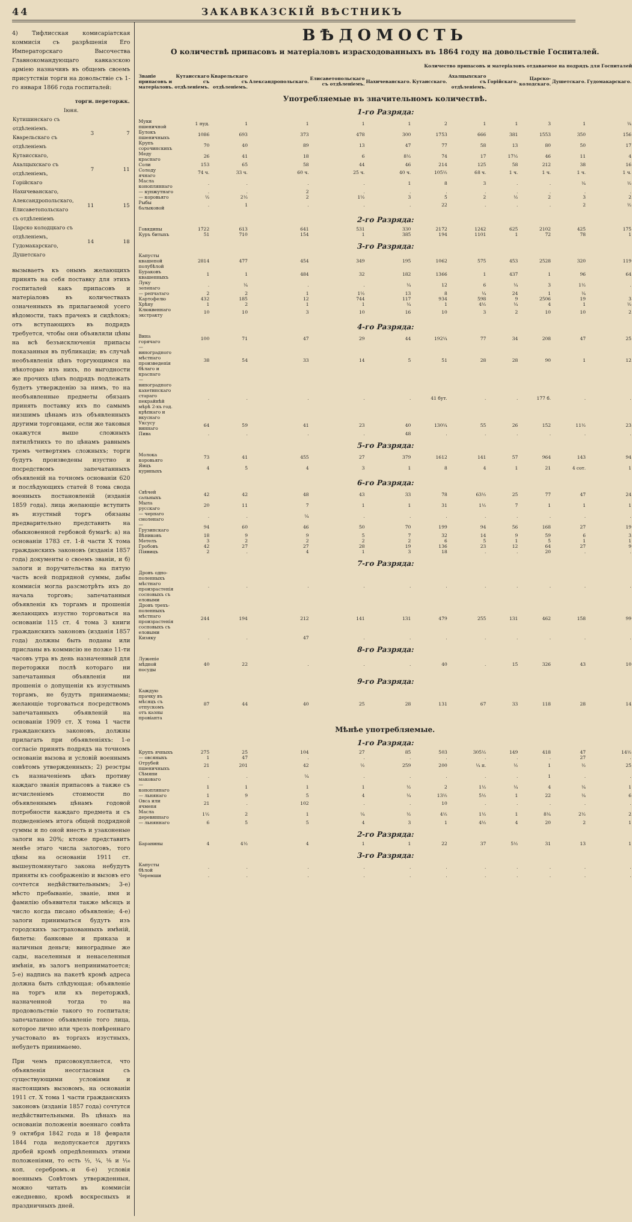44 ЗАКАВКАЗСКІЙ ВѢСТНИКЪ
4) Тифлисская комисаріатская коммисія съ разрѣшенія Его Императорскаго Высочества Главнокомандующаго кавказскою арміею назначивъ въ общемъ своемъ присутствіи торги на довольствіе съ 1-го января 1866 года госпиталей:
| | торги. | переторжк. |
| Іюня. | | |
| Кутишинскаго съ отдѣленіемъ. Кварельскаго съ отдѣленіемъ | 3 | 7 |
| Кутаисскаго, Ахалцыхскаго съ отдѣленіемъ, Горійскаго | 7 | 11 |
| Нахичеванскаго, Александропольскаго, Елисаветопольскаго съ отдѣленіемъ | 11 | 15 |
| Царско колодцкаго съ отдѣленіемъ, Гудомакарскаго, Душетскаго | 14 | 18 |
вызываетъ къ онымъ желающихъ принять на себя поставку для этихъ госпиталей какъ припасовъ и матеріаловъ въ количествахъ означенныхъ въ прилагаемой усего вѣдомости, такъ прачекъ и сидѣлокъ; отъ вступающихъ въ подрядъ требуется, чтобы они объявляли цѣны на всѣ безъисключенія припасы показанныя въ публикаціи; въ случаѣ необъявленія цѣнъ торгующимся на нѣкоторые изъ нихъ, по выгодности же прочихъ цѣнъ подрядъ подлежать будетъ утвержденію за нимъ, то на необъявленные предметы обязанъ принять поставку ихъ по самымъ низшимъ цѣнамъ изъ объявленныхъ другими торговцами, если же таковыя окажутся выше сложныхъ пятилѣтнихъ то по цѣнамъ равнымъ тремъ четвертямъ сложныхъ; торги будутъ произведены изустно и посредствомъ запечатанныхъ объявленій на точномъ основаніи 620 и послѣдующихъ статей 8 тома свода военныхъ постановленій (изданія 1859 года). лица желающіе вступить въ изустный торгъ обязаны предварительно представить на обыкновенной гербовой бумагѣ: а) на основаніи 1783 ст. 1-й части X тома гражданскихъ законовъ (изданія 1857 года) документы о своемъ званіи, и б) залоги и поручительства на пятую часть всей подрядной суммы, дабы коммисія могла разсмотрѣть ихъ до начала торговъ; запечатанныя объявленія къ торгамъ и прошенія желающихъ изустно торговаться на основаніи 115 ст. 4 тома 3 книги гражданскихъ законовъ (изданія 1857 года) должны быть поданы или присланы въ коммисію не позже 11-ти часовъ утра въ день назначенный для переторжки послѣ котораго ни запечатанныя объявленія ни прошенія о допущеніи къ изустнымъ торгамъ, не будутъ принимаемы; желающіе торговаться посредствомъ запечатанныхъ объявленій на основаніи 1909 ст. X тома 1 части гражданскихъ законовъ, должны прилагать при объявленіяхъ: 1-е согласіе принять подрядъ на точномъ основаніи вызова и условій военнымъ совѣтомъ утвержденныхъ; 2) реэстры съ назначеніемъ цѣнъ противу каждаго званія припасовъ а также съ исчисленіемъ стоимости по объявленнымъ цѣнамъ годовой потребности каждаго предмета и съ подведеніемъ итога общей подрядной суммы и по оной внесть и узаконеные залоги на 20%; ктоже представитъ менѣе этаго числа залоговъ, того цѣны на основаніи 1911 ст. вышеупомянутаго закона небудутъ приняты къ соображенію и вызовъ его сочтется недѣйствительнымъ; 3-е) мѣсто пребываніе, званіе, имя и фамилію объявителя также мѣсяцъ и число когда писано объявленіе; 4-е) залоги приниматься будутъ изъ городскихъ застрахованныхъ имѣній, билеты: банковые и приказа и наличныя деньги; виноградные же сады, населенныя и ненаселенныя имѣнія, въ залогъ неприниматоется; 5-е) надпись на пакетѣ кромѣ адреса должна быть слѣдующая: объявленіе на торгъ или къ переторжкѣ, назначенной тогда то на продовольствіе такого то госпиталя; запечатанное объявленіе того лица, которое лично или чрезъ повѣреннаго участовало въ торгахъ изустныхъ, небудетъ принимаемо.
При чемъ присовокупляется, что объявленія несогласныя съ существующими условіями и настоящимъ вызовомъ, на основаніи 1911 ст. X тома 1 части гражданскихъ законовъ (изданія 1857 года) сочтутся недѣйствительными. Въ цѣнахъ на основаніи положенія военнаго совѣта 9 октября 1842 года и 18 февраля 1844 года недопускается другихъ дробей кромѣ опредѣленныхъ этими положеніями, то есть ½, ¼, ⅛ и ⅟₁₆ коп. серебромъ.-и 6-е) условія военнымъ Совѣтомъ утвержденныя, можно читать въ коммисіи ежедневно, кромѣ воскресныхъ и праздничныхъ дней.
ВѢДОМОСТЬ
О количествѣ припасовъ и матеріаловъ израсходованныхъ въ 1864 году на довольствіе Госпиталей.
Количество припасовъ и матеріаловъ отдаваемое на подрядъ для Госпиталей
| Званіе припасовъ и матеріаловъ. | Кутаисскаго съ отдѣленіемъ. | Кварельскаго съ отдѣленіемъ. | Александропольскаго. | Елисаветопольскаго съ отдѣленіемъ. | Нахичеванскаго. | Кутаисскаго. | Ахалцыхскаго съ отдѣленіемъ. | Горійскаго. | Царско-колодскаго. | Душетскаго. | Гудомакарскаго. |
| --- | --- | --- | --- | --- | --- | --- | --- | --- | --- | --- | --- |
| Употребляемые въ значительномъ количествѣ. 1-го Разряда: | | | | | | | | | | | |
| Муки пшеничной | 1 пуд. | 1 | 1 | 1 | 1 | 2 | 1 | 1 | 3 | 1 | ¼ |
| Булокъ пшеничныхъ | 1086 | 693 | 373 | 478 | 300 | 1753 | 666 | 381 | 1553 | 350 | 156 |
| Крупъ сорочинскихъ | 70 | 40 | 89 | 13 | 47 | 77 | 58 | 13 | 80 | 50 | 17 |
| Меду краснаго | 26 | 41 | 18 | 6 | 8½ | 74 | 17 | 17½ | 46 | 11 | 4 |
| Соли | 153 | 65 | 58 | 44 | 46 | 214 | 125 | 58 | 212 | 38 | 16 |
| Солоду ячнаго | 74 ч. | 33 ч. | 60 ч. | 25 ч. | 40 ч. | 105½ | 68 ч. | 1 ч. | 1 ч. | 1 ч. | 1 ч. |
| Масла конопляннаго | . | . | . | . | 1 | 8 | 3 | . | . | ¼ | ½ |
| — кунжутнаго | . | . | 2 | . | . | . | . | . | . | . | . |
| — коровьяго | ½ | 2½ | 2 | 1½ | 3 | 5 | 2 | ½ | 2 | 3 | 2 |
| Рыбы балыковой | . | 1 | . | . | . | 22 | . | . | . | 2 | ½ |
| 2-го Разряда: | | | | | | | | | | | |
| Говядины | 1722 | 613 | 641 | 531 | 330 | 2172 | 1242 | 625 | 2102 | 425 | 175 |
| Куръ битыхъ | 51 | 710 | 154 | 1 | 385 | 194 | 1101 | 1 | 72 | 78 | 1 |
| 3-го Разряда: | | | | | | | | | | | |
| Капусты квашеной полубѣлой | 2814 | 477 | 454 | 349 | 195 | 1062 | 575 | 453 | 2528 | 320 | 119 |
| Бураковъ квашенныхъ | 1 | 1 | 484 | 32 | 182 | 1366 | 1 | 437 | 1 | 96 | 64 |
| Луку зеленаго | . | ¼ | . | . | ¼ | 12 | 6 | ¼ | 3 | 1½ | . |
| — репчатаго | 2 | 2 | 1 | 1½ | 13 | 8 | ¼ | 24 | 1 | ¼ | |
| Картофелю | 432 | 185 | 12 | 744 | 117 | 934 | 598 | 9 | 2506 | 19 | 3 |
| Хрѣну | 1 | 2 | 1 | 1 | ¼ | 1 | 4½ | ¼ | 4 | 1 | ½ |
| Клюквеннаго экстракту | 10 | 10 | 3 | 10 | 16 | 10 | 3 | 2 | 10 | 10 | 2 |
| 4-го Разряда: | | | | | | | | | | | |
| Вина горячаго | 100 | 71 | 47 | 29 | 44 | 192¼ | 77 | 34 | 208 | 47 | 25 |
| — виноградного мѣстнаго произведенія бѣлаго и краснаго | 38 | 54 | 33 | 14 | 5 | 51 | 28 | 28 | 90 | 1 | 12 |
| — виноградного кахетинскаго стараго некрайнѣй мѣрѣ 2-хъ год. крѣпкаго и вкуснаго | . | . | . | . | . | 41 бут. | . | . | 177 б. | . | . |
| Уксусу виннаго | 64 | 59 | 41 | 23 | 40 | 130¼ | 55 | 26 | 152 | 11½ | 23 |
| Пива | . | . | . | . | 48 | . | . | . | . | . | . |
| 5-го Разряда: | | | | | | | | | | | |
| Молока коровьяго | 73 | 41 | 455 | 27 | 379 | 1612 | 141 | 57 | 964 | 143 | 94 |
| Яицъ куриныхъ | 4 | 5 | 4 | 3 | 1 | 8 | 4 | 1 | 21 | 4 сот. | 1 |
| 6-го Разряда: | | | | | | | | | | | |
| Свѣчей сальныхъ | 42 | 42 | 48 | 43 | 33 | 78 | 63½ | 25 | 77 | 47 | 24 |
| Мыла русскаго | 20 | 11 | 7 | 1 | 1 | 31 | 1½ | 7 | 1 | 1 | 1 |
| — чернаго смоленаго | . | . | ¼ | . | . | . | . | . | . | . | . |
| — Грузинскаго | 94 | 60 | 46 | 50 | 70 | 199 | 94 | 56 | 168 | 27 | 19 |
| Вѣниковъ | 18 | 9 | 9 | 5 | 7 | 32 | 14 | 9 | 59 | 6 | 3 |
| Метелъ | 3 | 2 | 2 | 2 | 2 | 6 | 5 | 1 | 5 | 1 | 1 |
| Гробовъ | 42 | 27 | 27 | 28 | 19 | 136 | 23 | 12 | 64 | 27 | 9 |
| Піявицъ | 2 | . | 4 | 1 | 3 | 18 | . | . | 20 | . | . |
| 7-го Разряда: | | | | | | | | | | | |
| Дровъ одно-поленныхъ мѣстнаго произрастенія сосновыхъ съ еловыми | . | . | . | . | . | . | . | . | . | . | . |
| Дровъ трехъ-поленныхъ мѣстнаго произрастенія сосновыхъ съ еловыми | 244 | 194 | 212 | 141 | 131 | 479 | 255 | 131 | 462 | 158 | 99 |
| Кизяку | . | . | 47 | . | . | . | . | . | . | . | . |
| 8-го Разряда: | | | | | | | | | | | |
| Луженіе мѣдной посуды | 40 | 22 | . | . | . | 40 | . | 15 | 326 | 43 | 10 |
| 9-го Разряда: | | | | | | | | | | | |
| Каждую прачку въ мѣсяцъ съ отпускомъ отъ казны провіанта | 87 | 44 | 40 | 25 | 28 | 131 | 67 | 33 | 118 | 28 | 14 |
| Мѣнѣе употребляемые. 1-го Разряда: | | | | | | | | | | | |
| Крупъ ячныхъ | 275 | 25 | 104 | 27 | 85 | 503 | 305½ | 149 | 418 | 47 | 14½ |
| — овсяныхъ | 1 | 47 | . | . | . | . | . | . | . | 27 | . |
| Отрубей пшеничныхъ | 21 | 201 | 42 | ½ | 259 | 200 | ¼ п. | ½ | 1 | ½ | 25 |
| Сѣмяни маковаго | . | . | ¼ | . | . | . | . | . | 1 | . | . |
| — коноплянаго | 1 | 1 | 1 | 1 | ½ | 2 | 1½ | ¼ | 4 | ¼ | 1 |
| — льнянаго | 1 | 9 | 5 | 4 | ¼ | 13½ | 5½ | 1 | 22 | ¼ | 6 |
| Овса или ячменя | 21 | . | 102 | . | . | 10 | . | . | . | . | . |
| Масла деревяннаго | 1½ | 2 | 1 | ¼ | ½ | 4½ | 1½ | 1 | 8¼ | 2½ | 2 |
| — льняннаго | 6 | 5 | 5 | 4 | 3 | 1 | 4½ | 4 | 20 | 2 | 1 |
| 2-го Разряда: | | | | | | | | | | | |
| Баранины | 4 | 4½ | 4 | 1 | 1 | 22 | 37 | 5½ | 31 | 13 | 1 |
| 3-го Разряда: | | | | | | | | | | | |
| Капусты бѣлой | . | . | . | . | . | . | . | . | . | . | . |
| Черемши | . | . | . | . | . | . | . | . | . | . | . |